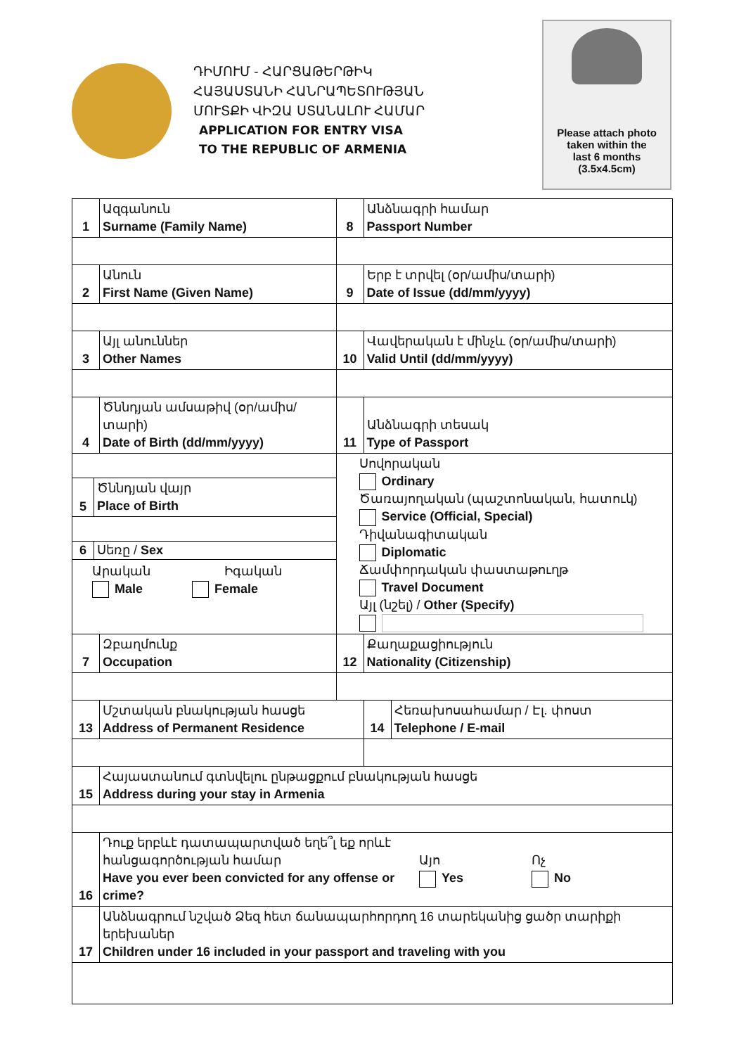ԴԻՄՈՒՄ - ՀԱՐՑԱԹԵՐԹԻԿ
ՀԱՅԱՍՏԱՆԻ ՀԱՆՐԱՊԵՏՈՒԹՅԱՆ
ՄՈՒՏՔԻ ՎԻԶԱ ՍՏԱՆԱԼՈՒ ՀԱՄԱՐ
APPLICATION FOR ENTRY VISA
TO THE REPUBLIC OF ARMENIA
Please attach photo
taken within the
last 6 months
(3.5x4.5cm)
| 1 | Ազգանուն Surname (Family Name) | 8 | Անձնագրի համար Passport Number | | |
| 2 | Անուն First Name (Given Name) | 9 | Երբ է տրվել (օր/ամիս/տարի) Date of Issue (dd/mm/yyyy) | | |
| 3 | Այլ անուններ Other Names | 10 | Վավերական է մինչև (օր/ամիս/տարի) Valid Until (dd/mm/yyyy) | | |
| 4 | Ծննդյան ամսաթիվ (օր/ամիս/տարի) Date of Birth (dd/mm/yyyy) | 11 | Անձնագրի տեսակ Type of Passport | | |
| 5 Ծննդյան վայր Place of Birth 6 Սեռը / Sex Արական Իգական Male Female | | Սովորական Ordinary Ծառայողական (պաշտոնական, հատուկ) Service (Official, Special) Դիվանագիտական Diplomatic Ճամփորդական փաստաթուղթ Travel Document Այլ (նշել) / Other (Specify) | | | |
| 7 | Զբաղմունք Occupation | 12 | Քաղաքացիություն Nationality (Citizenship) | | |
| 13 | Մշտական բնակության հասցե Address of Permanent Residence | | | 14 | Հեռախոսահամար / Էլ. փոստ Telephone / E-mail |
| 15 | Հայաստանում գտնվելու ընթացքում բնակության հասցե Address during your stay in Armenia | | | | |
| 16 | Դուք երբևէ դատապարտված եղե՞լ եք որևէ հանցագործության համար Have you ever been convicted for any offense or crime? Այո Yes Ոչ No | | | | |
| 17 | Անձնագրում նշված Ձեզ հետ ճանապարհորդող 16 տարեկանից ցածր տարիքի երեխաներ Children under 16 included in your passport and traveling with you | | | | |